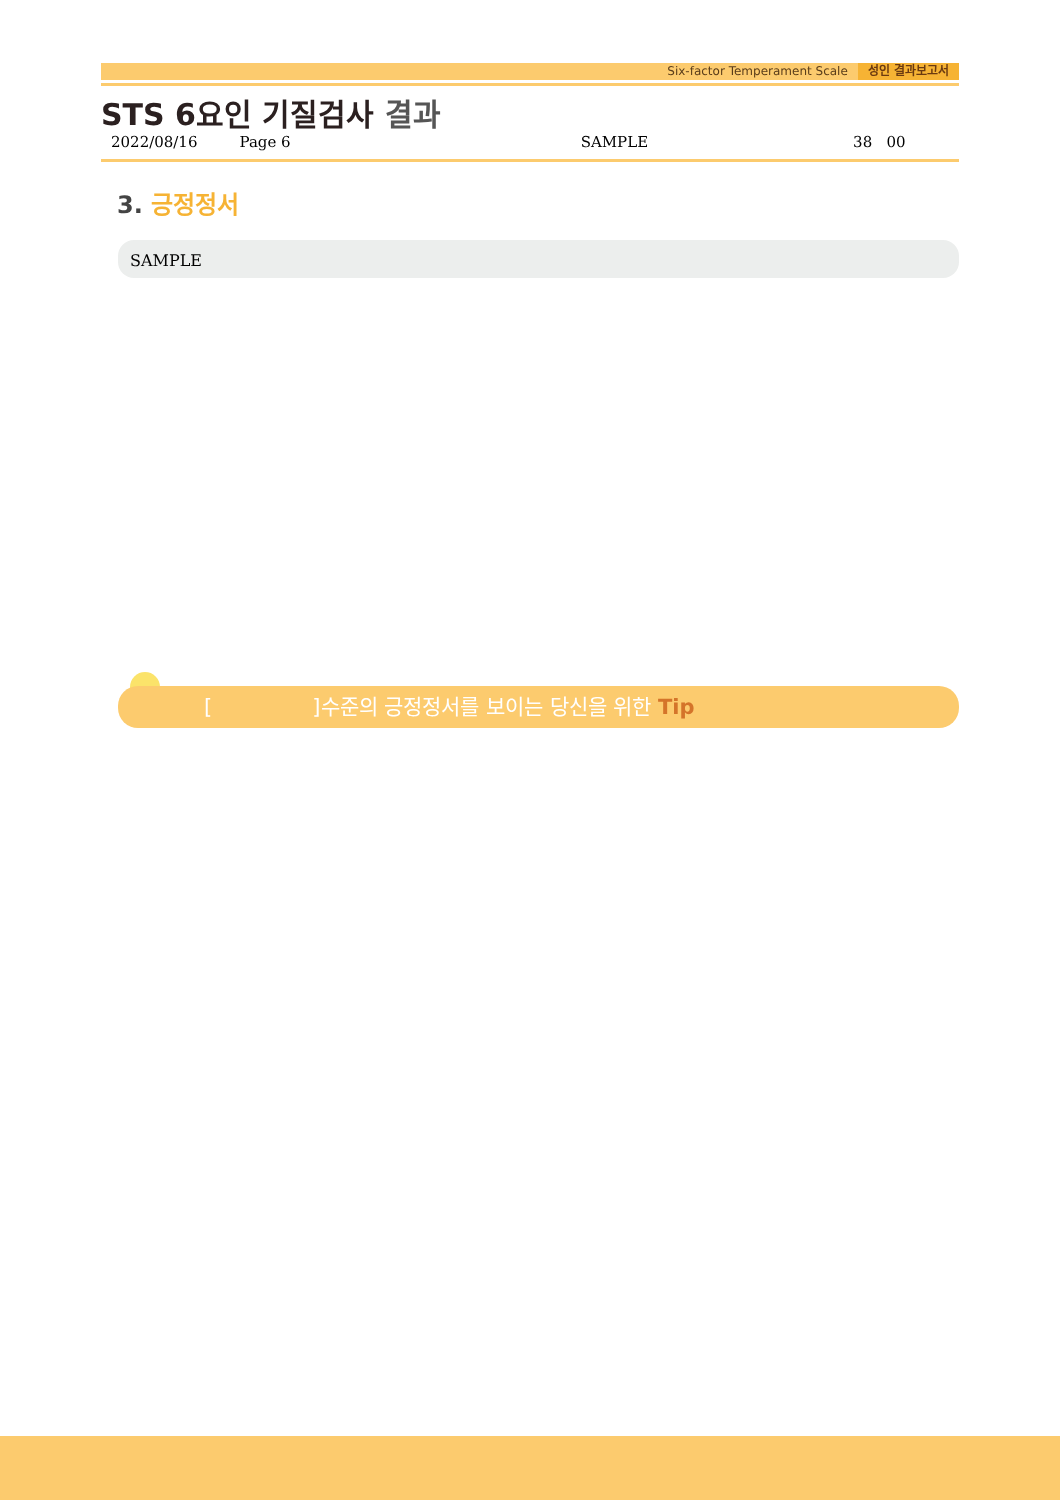Six-factor Temperament Scale 성인 결과보고서
STS 6요인 기질검사 결과
2022/08/16 Page 6 SAMPLE 38 00
3. 긍정정서
SAMPLE
[ ]수준의 긍정정서를 보이는 당신을 위한 Tip